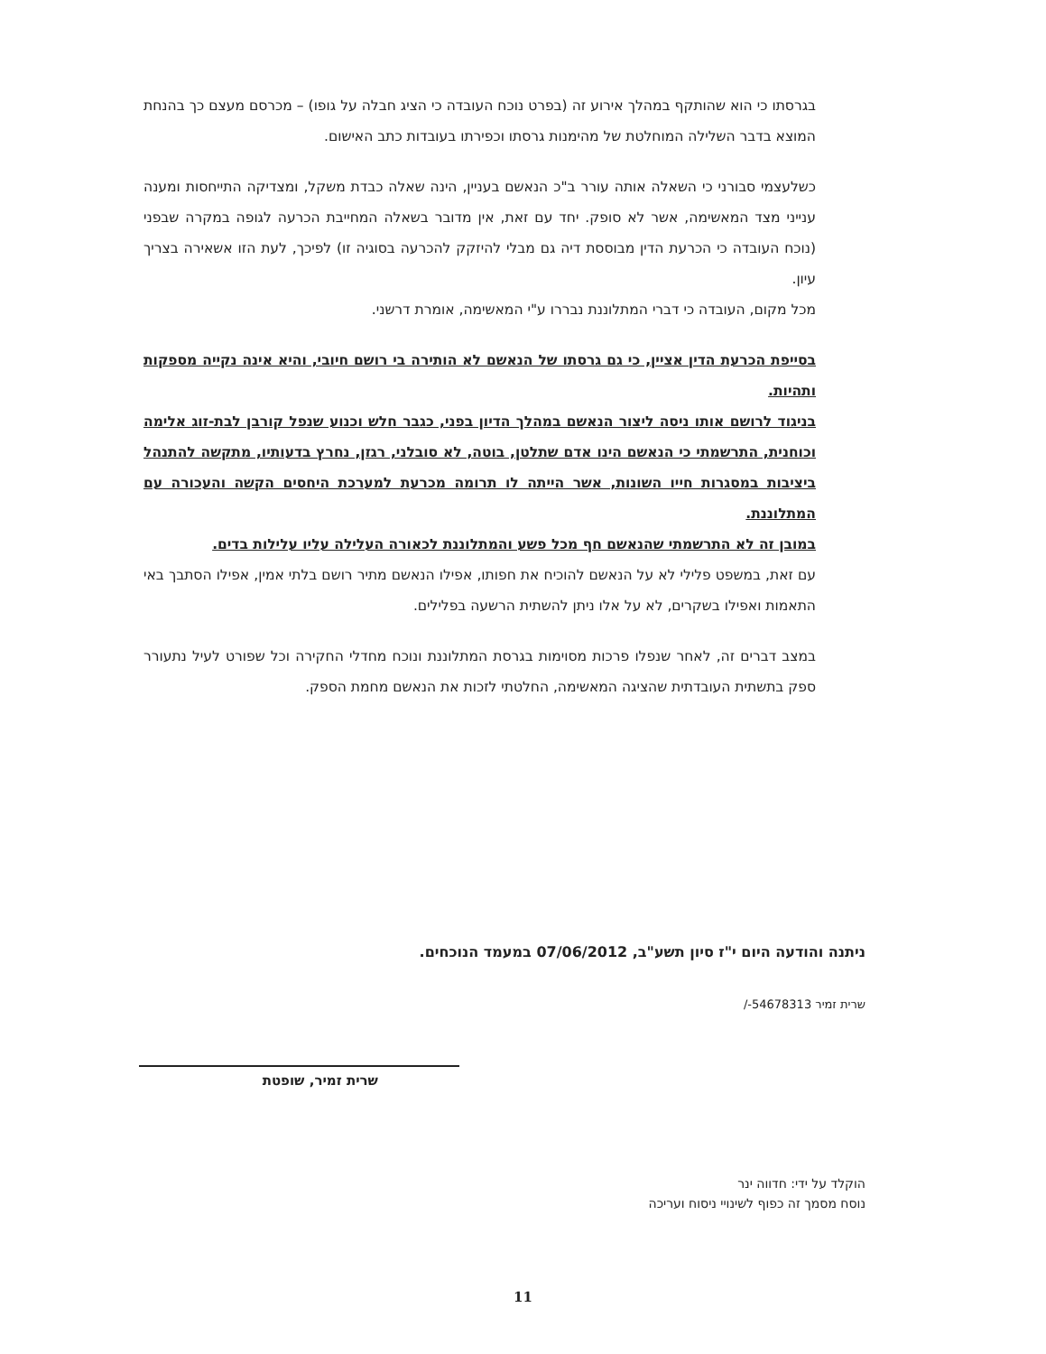בגרסתו כי הוא שהותקף במהלך אירוע זה (בפרט נוכח העובדה כי הציג חבלה על גופו) – מכרסם מעצם כך בהנחת המוצא בדבר השלילה המוחלטת של מהימנות גרסתו וכפירתו בעובדות כתב האישום.
כשלעצמי סבורני כי השאלה אותה עורר ב"כ הנאשם בעניין, הינה שאלה כבדת משקל, ומצדיקה התייחסות ומענה ענייני מצד המאשימה, אשר לא סופק. יחד עם זאת, אין מדובר בשאלה המחייבת הכרעה לגופה במקרה שבפני (נוכח העובדה כי הכרעת הדין מבוססת דיה גם מבלי להיזקק להכרעה בסוגיה זו) לפיכך, לעת הזו אשאירה בצריך עיון.
מכל מקום, העובדה כי דברי המתלוננת נבררו ע"י המאשימה, אומרת דרשני.
בסייפת הכרעת הדין אציין, כי גם גרסתו של הנאשם לא הותירה בי רושם חיובי, והיא אינה נקייה מספקות ותהיות.
בניגוד לרושם אותו ניסה ליצור הנאשם במהלך הדיון בפני, כגבר חלש וכנוע שנפל קורבן לבת-זוג אלימה וכוחנית, התרשמתי כי הנאשם הינו אדם שתלטן, בוטה, לא סובלני, רגזן, נחרץ בדעותיו, מתקשה להתנהל ביציבות במסגרות חייו השונות, אשר הייתה לו תרומה מכרעת למערכת היחסים הקשה והעכורה עם המתלוננת.
במובן זה לא התרשמתי שהנאשם חף מכל פשע והמתלוננת לכאורה העלילה עליו עלילות בדים.
עם זאת, במשפט פלילי לא על הנאשם להוכיח את חפותו, אפילו הנאשם מתיר רושם בלתי אמין, אפילו הסתבך באי התאמות ואפילו בשקרים, לא על אלו ניתן להשתית הרשעה בפלילים.
במצב דברים זה, לאחר שנפלו פרכות מסוימות בגרסת המתלוננת ונוכח מחדלי החקירה וכל שפורט לעיל נתעורר ספק בתשתית העובדתית שהציגה המאשימה, החלטתי לזכות את הנאשם מחמת הספק.
ניתנה והודעה היום י"ז סיון תשע"ב, 07/06/2012 במעמד הנוכחים.
שרית זמיר 54678313-/
שרית זמיר, שופטת
הוקלד על ידי: חדווה ינר
נוסח מסמך זה כפוף לשינויי ניסוח ועריכה
11